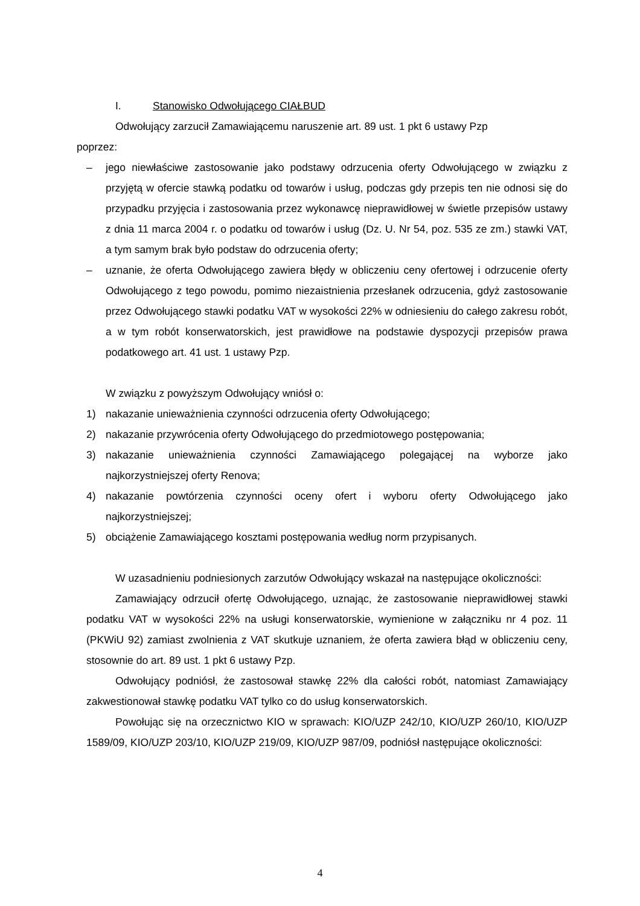I. Stanowisko Odwołującego CIAŁBUD
Odwołujący zarzucił Zamawiającemu naruszenie art. 89 ust. 1 pkt 6 ustawy Pzp
poprzez:
– jego niewłaściwe zastosowanie jako podstawy odrzucenia oferty Odwołującego w związku z przyjętą w ofercie stawką podatku od towarów i usług, podczas gdy przepis ten nie odnosi się do przypadku przyjęcia i zastosowania przez wykonawcę nieprawidłowej w świetle przepisów ustawy z dnia 11 marca 2004 r. o podatku od towarów i usług (Dz. U. Nr 54, poz. 535 ze zm.) stawki VAT, a tym samym brak było podstaw do odrzucenia oferty;
– uznanie, że oferta Odwołującego zawiera błędy w obliczeniu ceny ofertowej i odrzucenie oferty Odwołującego z tego powodu, pomimo niezaistnienia przesłanek odrzucenia, gdyż zastosowanie przez Odwołującego stawki podatku VAT w wysokości 22% w odniesieniu do całego zakresu robót, a w tym robót konserwatorskich, jest prawidłowe na podstawie dyspozycji przepisów prawa podatkowego art. 41 ust. 1 ustawy Pzp.
W związku z powyższym Odwołujący wniósł o:
1) nakazanie unieważnienia czynności odrzucenia oferty Odwołującego;
2) nakazanie przywrócenia oferty Odwołującego do przedmiotowego postępowania;
3) nakazanie unieważnienia czynności Zamawiającego polegającej na wyborze jako najkorzystniejszej oferty Renova;
4) nakazanie powtórzenia czynności oceny ofert i wyboru oferty Odwołującego jako najkorzystniejszej;
5) obciążenie Zamawiającego kosztami postępowania według norm przypisanych.
W uzasadnieniu podniesionych zarzutów Odwołujący wskazał na następujące okoliczności:
Zamawiający odrzucił ofertę Odwołującego, uznając, że zastosowanie nieprawidłowej stawki podatku VAT w wysokości 22% na usługi konserwatorskie, wymienione w załączniku nr 4 poz. 11 (PKWiU 92) zamiast zwolnienia z VAT skutkuje uznaniem, że oferta zawiera błąd w obliczeniu ceny, stosownie do art. 89 ust. 1 pkt 6 ustawy Pzp.
Odwołujący podniósł, że zastosował stawkę 22% dla całości robót, natomiast Zamawiający zakwestionował stawkę podatku VAT tylko co do usług konserwatorskich.
Powołując się na orzecznictwo KIO w sprawach: KIO/UZP 242/10, KIO/UZP 260/10, KIO/UZP 1589/09, KIO/UZP 203/10, KIO/UZP 219/09, KIO/UZP 987/09, podniósł następujące okoliczności:
4